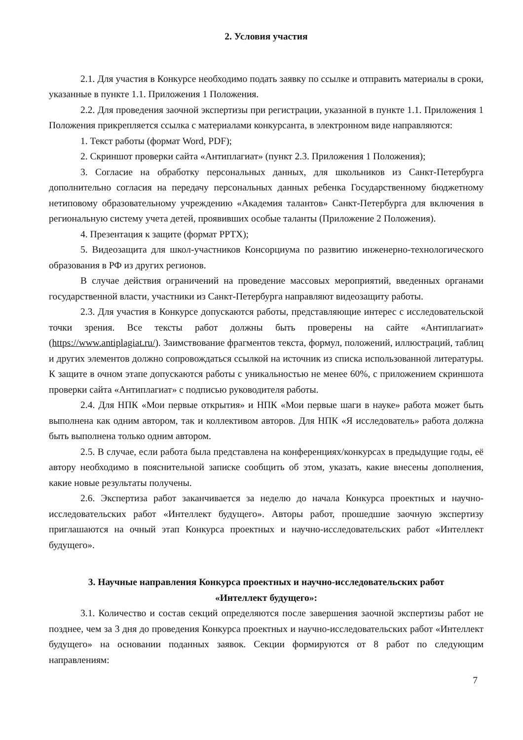2. Условия участия
2.1. Для участия в Конкурсе необходимо подать заявку по ссылке и отправить материалы в сроки, указанные в пункте 1.1. Приложения 1 Положения.
2.2. Для проведения заочной экспертизы при регистрации, указанной в пункте 1.1. Приложения 1 Положения прикрепляется ссылка с материалами конкурсанта, в электронном виде направляются:
1. Текст работы (формат Word, PDF);
2. Скриншот проверки сайта «Антиплагиат» (пункт 2.3. Приложения 1 Положения);
3. Согласие на обработку персональных данных, для школьников из Санкт-Петербурга дополнительно согласия на передачу персональных данных ребенка Государственному бюджетному нетиповому образовательному учреждению «Академия талантов» Санкт-Петербурга для включения в региональную систему учета детей, проявивших особые таланты (Приложение 2 Положения).
4. Презентация к защите (формат PPTX);
5. Видеозащита для школ-участников Консорциума по развитию инженерно-технологического образования в РФ из других регионов.
В случае действия ограничений на проведение массовых мероприятий, введенных органами государственной власти, участники из Санкт-Петербурга направляют видеозащиту работы.
2.3. Для участия в Конкурсе допускаются работы, представляющие интерес с исследовательской точки зрения. Все тексты работ должны быть проверены на сайте «Антиплагиат» (https://www.antiplagiat.ru/). Заимствование фрагментов текста, формул, положений, иллюстраций, таблиц и других элементов должно сопровождаться ссылкой на источник из списка использованной литературы. К защите в очном этапе допускаются работы с уникальностью не менее 60%, с приложением скриншота проверки сайта «Антиплагиат» с подписью руководителя работы.
2.4. Для НПК «Мои первые открытия» и НПК «Мои первые шаги в науке» работа может быть выполнена как одним автором, так и коллективом авторов. Для НПК «Я исследователь» работа должна быть выполнена только одним автором.
2.5. В случае, если работа была представлена на конференциях/конкурсах в предыдущие годы, её автору необходимо в пояснительной записке сообщить об этом, указать, какие внесены дополнения, какие новые результаты получены.
2.6. Экспертиза работ заканчивается за неделю до начала Конкурса проектных и научно-исследовательских работ «Интеллект будущего». Авторы работ, прошедшие заочную экспертизу приглашаются на очный этап Конкурса проектных и научно-исследовательских работ «Интеллект будущего».
3. Научные направления Конкурса проектных и научно-исследовательских работ
«Интеллект будущего»:
3.1. Количество и состав секций определяются после завершения заочной экспертизы работ не позднее, чем за 3 дня до проведения Конкурса проектных и научно-исследовательских работ «Интеллект будущего» на основании поданных заявок. Секции формируются от 8 работ по следующим направлениям:
7